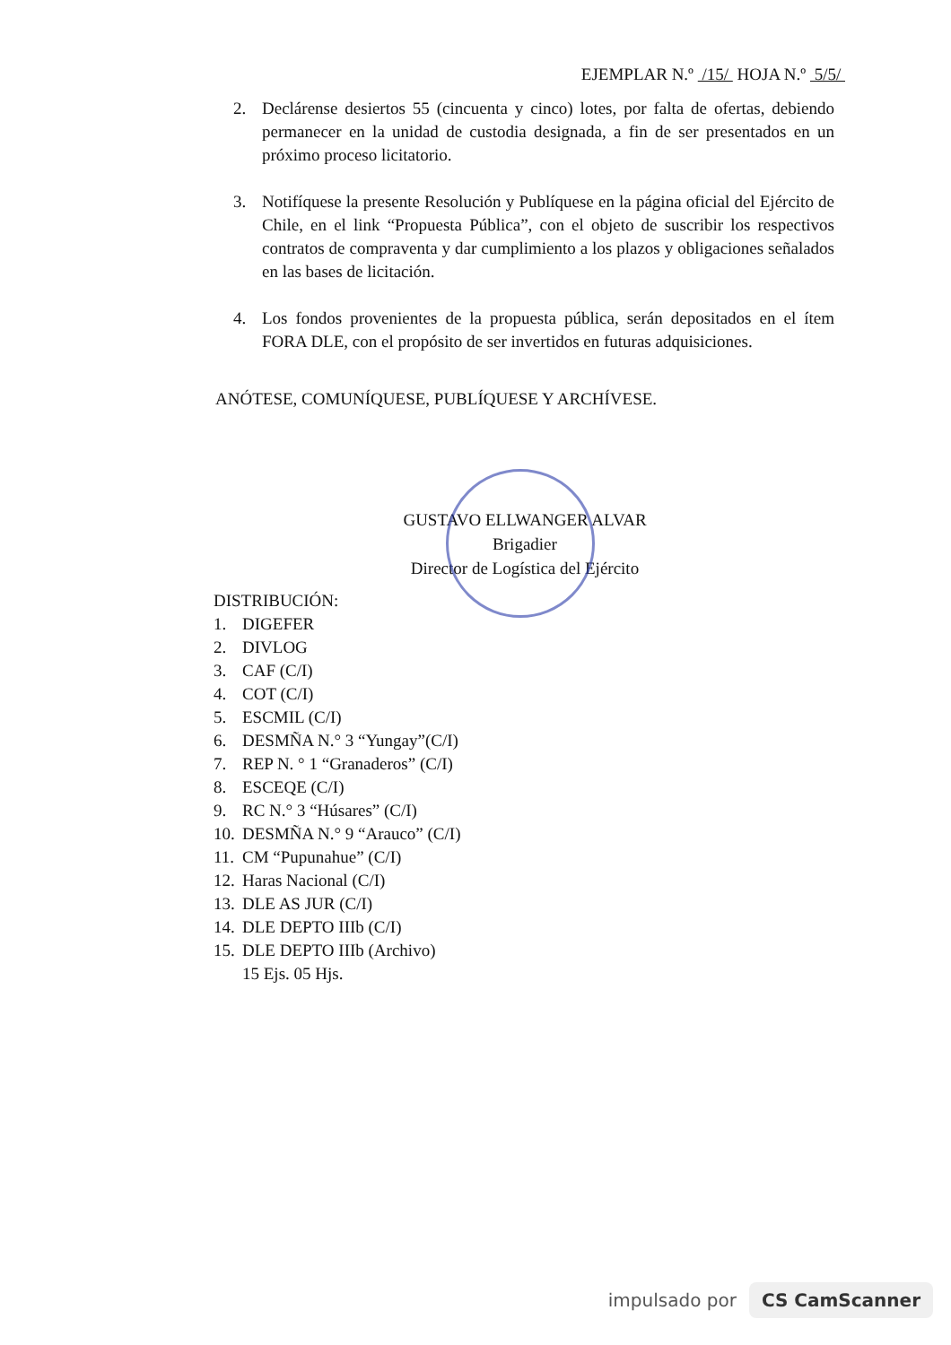EJEMPLAR N.º /15/ HOJA N.º 5/5/
2. Declárense desiertos 55 (cincuenta y cinco) lotes, por falta de ofertas, debiendo permanecer en la unidad de custodia designada, a fin de ser presentados en un próximo proceso licitatorio.
3. Notifíquese la presente Resolución y Publíquese en la página oficial del Ejército de Chile, en el link “Propuesta Pública”, con el objeto de suscribir los respectivos contratos de compraventa y dar cumplimiento a los plazos y obligaciones señalados en las bases de licitación.
4. Los fondos provenientes de la propuesta pública, serán depositados en el ítem FORA DLE, con el propósito de ser invertidos en futuras adquisiciones.
ANÓTESE, COMUNÍQUESE, PUBLÍQUESE Y ARCHÍVESE.
GUSTAVO ELLWANGER ALVAR
Brigadier
Director de Logística del Ejército
DISTRIBUCIÓN:
1. DIGEFER
2. DIVLOG
3. CAF (C/I)
4. COT (C/I)
5. ESCMIL (C/I)
6. DESMÑA N.° 3 “Yungay”(C/I)
7. REP N. ° 1 “Granaderos” (C/I)
8. ESCEQE (C/I)
9. RC N.° 3 “Húsares” (C/I)
10. DESMÑA N.° 9 “Arauco” (C/I)
11. CM “Pupunahue” (C/I)
12. Haras Nacional (C/I)
13. DLE AS JUR (C/I)
14. DLE DEPTO IIIb (C/I)
15. DLE DEPTO IIIb (Archivo)
15 Ejs. 05 Hjs.
impulsado por CS CamScanner